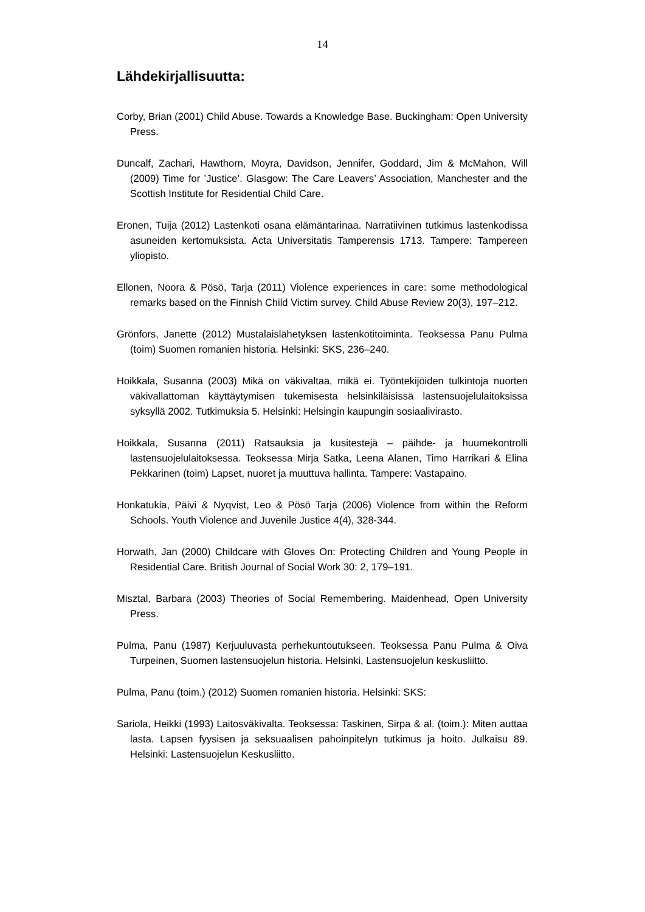14
Lähdekirjallisuutta:
Corby, Brian (2001) Child Abuse. Towards a Knowledge Base. Buckingham: Open University Press.
Duncalf, Zachari, Hawthorn, Moyra, Davidson, Jennifer, Goddard, Jim & McMahon, Will (2009) Time for ’Justice’. Glasgow: The Care Leavers’ Association, Manchester and the Scottish Institute for Residential Child Care.
Eronen, Tuija (2012) Lastenkoti osana elämäntarinaa. Narratiivinen tutkimus lastenkodissa asuneiden kertomuksista. Acta Universitatis Tamperensis 1713. Tampere: Tampereen yliopisto.
Ellonen, Noora & Pösö, Tarja (2011) Violence experiences in care: some methodological remarks based on the Finnish Child Victim survey. Child Abuse Review 20(3), 197–212.
Grönfors, Janette (2012) Mustalaislähetyksen lastenkotitoiminta. Teoksessa Panu Pulma (toim) Suomen romanien historia. Helsinki: SKS, 236–240.
Hoikkala, Susanna (2003) Mikä on väkivaltaa, mikä ei. Työntekijöiden tulkintoja nuorten väkivallattoman käyttäytymisen tukemisesta helsinkiläisissä lastensuojelulaitoksissa syksyllä 2002. Tutkimuksia 5. Helsinki: Helsingin kaupungin sosiaalivirasto.
Hoikkala, Susanna (2011) Ratsauksia ja kusitestejä – päihde- ja huumekontrolli lastensuojelulaitoksessa. Teoksessa Mirja Satka, Leena Alanen, Timo Harrikari & Elina Pekkarinen (toim) Lapset, nuoret ja muuttuva hallinta. Tampere: Vastapaino.
Honkatukia, Päivi & Nyqvist, Leo & Pösö Tarja (2006) Violence from within the Reform Schools. Youth Violence and Juvenile Justice 4(4), 328-344.
Horwath, Jan (2000) Childcare with Gloves On: Protecting Children and Young People in Residential Care. British Journal of Social Work 30: 2, 179–191.
Misztal, Barbara (2003) Theories of Social Remembering. Maidenhead, Open University Press.
Pulma, Panu (1987) Kerjuuluvasta perhekuntoutukseen. Teoksessa Panu Pulma & Oiva Turpeinen, Suomen lastensuojelun historia. Helsinki, Lastensuojelun keskusliitto.
Pulma, Panu (toim.) (2012) Suomen romanien historia. Helsinki: SKS:
Sariola, Heikki (1993) Laitosväkivalta. Teoksessa: Taskinen, Sirpa & al. (toim.): Miten auttaa lasta. Lapsen fyysisen ja seksuaalisen pahoinpitelyn tutkimus ja hoito. Julkaisu 89. Helsinki: Lastensuojelun Keskusliitto.